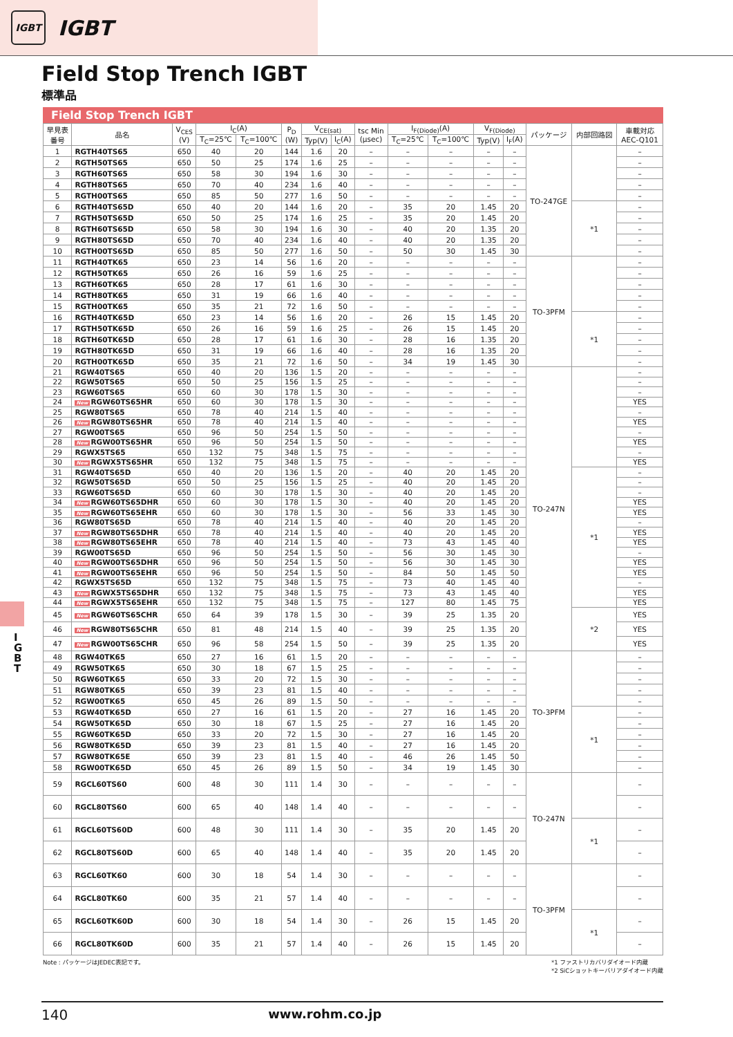IGBT
IGBT
Field Stop Trench IGBT
標準品
Field Stop Trench IGBT
| 早見表 番号 | 品名 | V<sub>CES</sub> (V) | I<sub>C</sub>(A) | | P<sub>D</sub> (W) | V<sub>CE(sat)</sub> | | tsc Min (μsec) | I<sub>F(Diode)</sub>(A) | | V<sub>F(Diode)</sub> | | パッケージ | 内部回路図 | 車載対応 AEC-Q101 |
| --- | --- | --- | --- | --- | --- | --- | --- | --- | --- | --- | --- | --- | --- | --- | --- |
| | | | T<sub>C</sub>=25℃ | T<sub>C</sub>=100℃ | | Typ(V) | I<sub>C</sub>(A) | | T<sub>C</sub>=25℃ | T<sub>C</sub>=100℃ | Typ(V) | I<sub>F</sub>(A) | | | |
| 1 | RGTH40TS65 | 650 | 40 | 20 | 144 | 1.6 | 20 | – | – | – | – | – | TO-247GE | | – |
| 2 | RGTH50TS65 | 650 | 50 | 25 | 174 | 1.6 | 25 | – | – | – | – | – | | | – |
| 3 | RGTH60TS65 | 650 | 58 | 30 | 194 | 1.6 | 30 | – | – | – | – | – | | | – |
| 4 | RGTH80TS65 | 650 | 70 | 40 | 234 | 1.6 | 40 | – | – | – | – | – | | | – |
| 5 | RGTH00TS65 | 650 | 85 | 50 | 277 | 1.6 | 50 | – | – | – | – | – | | | – |
| 6 | RGTH40TS65D | 650 | 40 | 20 | 144 | 1.6 | 20 | – | 35 | 20 | 1.45 | 20 | | *1 | – |
| 7 | RGTH50TS65D | 650 | 50 | 25 | 174 | 1.6 | 25 | – | 35 | 20 | 1.45 | 20 | | | – |
| 8 | RGTH60TS65D | 650 | 58 | 30 | 194 | 1.6 | 30 | – | 40 | 20 | 1.35 | 20 | | | – |
| 9 | RGTH80TS65D | 650 | 70 | 40 | 234 | 1.6 | 40 | – | 40 | 20 | 1.35 | 20 | | | – |
| 10 | RGTH00TS65D | 650 | 85 | 50 | 277 | 1.6 | 50 | – | 50 | 30 | 1.45 | 30 | | | – |
| 11 | RGTH40TK65 | 650 | 23 | 14 | 56 | 1.6 | 20 | – | – | – | – | – | TO-3PFM | | – |
| 12 | RGTH50TK65 | 650 | 26 | 16 | 59 | 1.6 | 25 | – | – | – | – | – | | | – |
| 13 | RGTH60TK65 | 650 | 28 | 17 | 61 | 1.6 | 30 | – | – | – | – | – | | | – |
| 14 | RGTH80TK65 | 650 | 31 | 19 | 66 | 1.6 | 40 | – | – | – | – | – | | | – |
| 15 | RGTH00TK65 | 650 | 35 | 21 | 72 | 1.6 | 50 | – | – | – | – | – | | | – |
| 16 | RGTH40TK65D | 650 | 23 | 14 | 56 | 1.6 | 20 | – | 26 | 15 | 1.45 | 20 | | *1 | – |
| 17 | RGTH50TK65D | 650 | 26 | 16 | 59 | 1.6 | 25 | – | 26 | 15 | 1.45 | 20 | | | – |
| 18 | RGTH60TK65D | 650 | 28 | 17 | 61 | 1.6 | 30 | – | 28 | 16 | 1.35 | 20 | | | – |
| 19 | RGTH80TK65D | 650 | 31 | 19 | 66 | 1.6 | 40 | – | 28 | 16 | 1.35 | 20 | | | – |
| 20 | RGTH00TK65D | 650 | 35 | 21 | 72 | 1.6 | 50 | – | 34 | 19 | 1.45 | 30 | | | – |
| 21 | RGW40TS65 | 650 | 40 | 20 | 136 | 1.5 | 20 | – | – | – | – | – | TO-247N | | – |
| 22 | RGW50TS65 | 650 | 50 | 25 | 156 | 1.5 | 25 | – | – | – | – | – | | | – |
| 23 | RGW60TS65 | 650 | 60 | 30 | 178 | 1.5 | 30 | – | – | – | – | – | | | – |
| 24 | New RGW60TS65HR | 650 | 60 | 30 | 178 | 1.5 | 30 | – | – | – | – | – | | | YES |
| 25 | RGW80TS65 | 650 | 78 | 40 | 214 | 1.5 | 40 | – | – | – | – | – | | | – |
| 26 | New RGW80TS65HR | 650 | 78 | 40 | 214 | 1.5 | 40 | – | – | – | – | – | | | YES |
| 27 | RGW00TS65 | 650 | 96 | 50 | 254 | 1.5 | 50 | – | – | – | – | – | | | – |
| 28 | New RGW00TS65HR | 650 | 96 | 50 | 254 | 1.5 | 50 | – | – | – | – | – | | | YES |
| 29 | RGWX5TS65 | 650 | 132 | 75 | 348 | 1.5 | 75 | – | – | – | – | – | | | – |
| 30 | New RGWX5TS65HR | 650 | 132 | 75 | 348 | 1.5 | 75 | – | – | – | – | – | | | YES |
| 31 | RGW40TS65D | 650 | 40 | 20 | 136 | 1.5 | 20 | – | 40 | 20 | 1.45 | 20 | | *1 | – |
| 32 | RGW50TS65D | 650 | 50 | 25 | 156 | 1.5 | 25 | – | 40 | 20 | 1.45 | 20 | | | – |
| 33 | RGW60TS65D | 650 | 60 | 30 | 178 | 1.5 | 30 | – | 40 | 20 | 1.45 | 20 | | | – |
| 34 | New RGW60TS65DHR | 650 | 60 | 30 | 178 | 1.5 | 30 | – | 40 | 20 | 1.45 | 20 | | | YES |
| 35 | New RGW60TS65EHR | 650 | 60 | 30 | 178 | 1.5 | 30 | – | 56 | 33 | 1.45 | 30 | | | YES |
| 36 | RGW80TS65D | 650 | 78 | 40 | 214 | 1.5 | 40 | – | 40 | 20 | 1.45 | 20 | | | – |
| 37 | New RGW80TS65DHR | 650 | 78 | 40 | 214 | 1.5 | 40 | – | 40 | 20 | 1.45 | 20 | | | YES |
| 38 | New RGW80TS65EHR | 650 | 78 | 40 | 214 | 1.5 | 40 | – | 73 | 43 | 1.45 | 40 | | | YES |
| 39 | RGW00TS65D | 650 | 96 | 50 | 254 | 1.5 | 50 | – | 56 | 30 | 1.45 | 30 | | | – |
| 40 | New RGW00TS65DHR | 650 | 96 | 50 | 254 | 1.5 | 50 | – | 56 | 30 | 1.45 | 30 | | | YES |
| 41 | New RGW00TS65EHR | 650 | 96 | 50 | 254 | 1.5 | 50 | – | 84 | 50 | 1.45 | 50 | | | YES |
| 42 | RGWX5TS65D | 650 | 132 | 75 | 348 | 1.5 | 75 | – | 73 | 40 | 1.45 | 40 | | | – |
| 43 | New RGWX5TS65DHR | 650 | 132 | 75 | 348 | 1.5 | 75 | – | 73 | 43 | 1.45 | 40 | | | YES |
| 44 | New RGWX5TS65EHR | 650 | 132 | 75 | 348 | 1.5 | 75 | – | 127 | 80 | 1.45 | 75 | | | YES |
| 45 | New RGW60TS65CHR | 650 | 64 | 39 | 178 | 1.5 | 30 | – | 39 | 25 | 1.35 | 20 | | *2 | YES |
| 46 | New RGW80TS65CHR | 650 | 81 | 48 | 214 | 1.5 | 40 | – | 39 | 25 | 1.35 | 20 | | | YES |
| 47 | New RGW00TS65CHR | 650 | 96 | 58 | 254 | 1.5 | 50 | – | 39 | 25 | 1.35 | 20 | | | YES |
| 48 | RGW40TK65 | 650 | 27 | 16 | 61 | 1.5 | 20 | – | – | – | – | – | TO-3PFM | | – |
| 49 | RGW50TK65 | 650 | 30 | 18 | 67 | 1.5 | 25 | – | – | – | – | – | | | – |
| 50 | RGW60TK65 | 650 | 33 | 20 | 72 | 1.5 | 30 | – | – | – | – | – | | | – |
| 51 | RGW80TK65 | 650 | 39 | 23 | 81 | 1.5 | 40 | – | – | – | – | – | | | – |
| 52 | RGW00TK65 | 650 | 45 | 26 | 89 | 1.5 | 50 | – | – | – | – | – | | | – |
| 53 | RGW40TK65D | 650 | 27 | 16 | 61 | 1.5 | 20 | – | 27 | 16 | 1.45 | 20 | | *1 | – |
| 54 | RGW50TK65D | 650 | 30 | 18 | 67 | 1.5 | 25 | – | 27 | 16 | 1.45 | 20 | | | – |
| 55 | RGW60TK65D | 650 | 33 | 20 | 72 | 1.5 | 30 | – | 27 | 16 | 1.45 | 20 | | | – |
| 56 | RGW80TK65D | 650 | 39 | 23 | 81 | 1.5 | 40 | – | 27 | 16 | 1.45 | 20 | | | – |
| 57 | RGW80TK65E | 650 | 39 | 23 | 81 | 1.5 | 40 | – | 46 | 26 | 1.45 | 50 | | | – |
| 58 | RGW00TK65D | 650 | 45 | 26 | 89 | 1.5 | 50 | – | 34 | 19 | 1.45 | 30 | | | – |
| 59 | RGCL60TS60 | 600 | 48 | 30 | 111 | 1.4 | 30 | – | – | – | – | – | TO-247N | | – |
| 60 | RGCL80TS60 | 600 | 65 | 40 | 148 | 1.4 | 40 | – | – | – | – | – | | | – |
| 61 | RGCL60TS60D | 600 | 48 | 30 | 111 | 1.4 | 30 | – | 35 | 20 | 1.45 | 20 | | *1 | – |
| 62 | RGCL80TS60D | 600 | 65 | 40 | 148 | 1.4 | 40 | – | 35 | 20 | 1.45 | 20 | | | – |
| 63 | RGCL60TK60 | 600 | 30 | 18 | 54 | 1.4 | 30 | – | – | – | – | – | TO-3PFM | | – |
| 64 | RGCL80TK60 | 600 | 35 | 21 | 57 | 1.4 | 40 | – | – | – | – | – | | | – |
| 65 | RGCL60TK60D | 600 | 30 | 18 | 54 | 1.4 | 30 | – | 26 | 15 | 1.45 | 20 | | *1 | – |
| 66 | RGCL80TK60D | 600 | 35 | 21 | 57 | 1.4 | 40 | – | 26 | 15 | 1.45 | 20 | | | – |
Note : パッケージはJEDEC表記です。
*1 ファストリカバリダイオード内蔵
*2 SiCショットキーバリアダイオード内蔵
I
G
B
T
140 www.rohm.co.jp